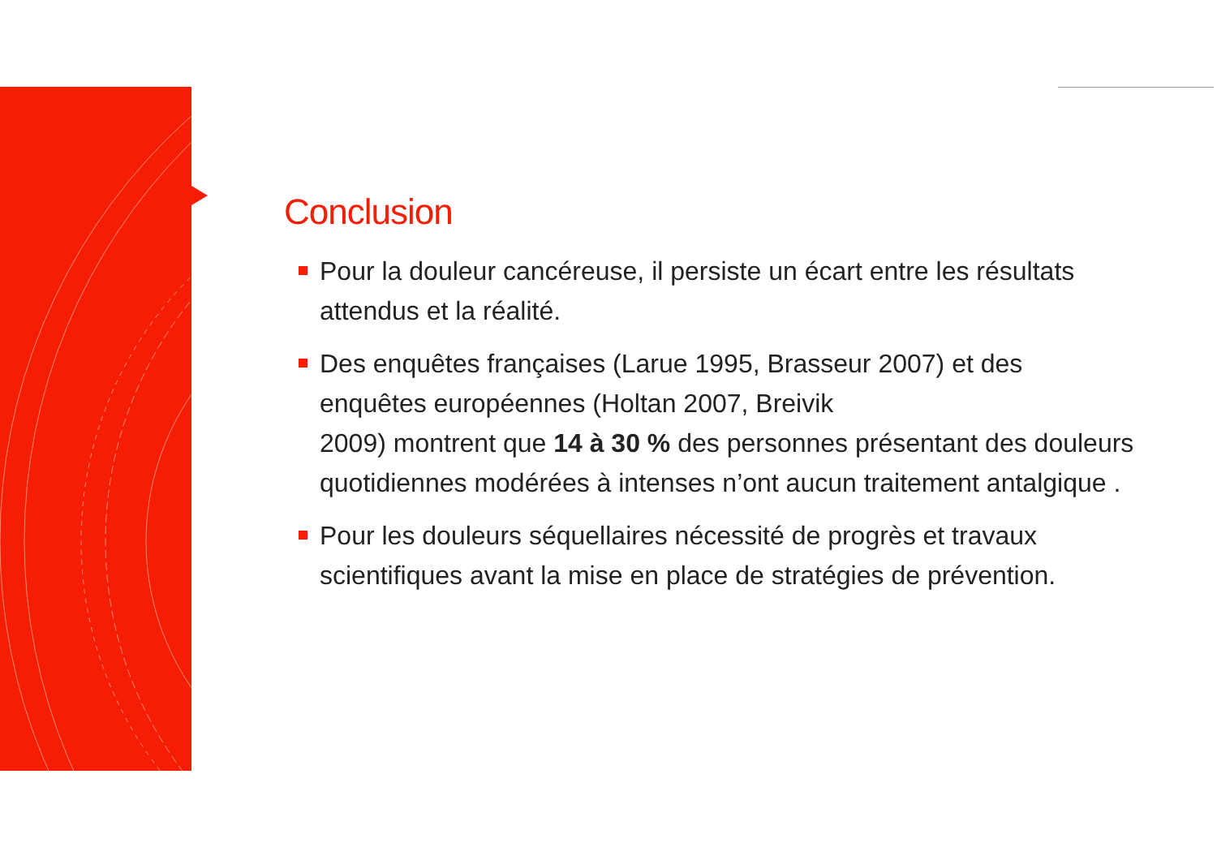Conclusion
Pour la douleur cancéreuse, il persiste un écart entre les résultats attendus et la réalité.
Des enquêtes françaises (Larue 1995, Brasseur 2007) et des enquêtes européennes (Holtan 2007, Breivik
2009) montrent que 14 à 30 % des personnes présentant des douleurs quotidiennes modérées à intenses n’ont aucun traitement antalgique .
Pour les douleurs séquellaires nécessité de progrès et travaux scientifiques avant la mise en place de stratégies de prévention.